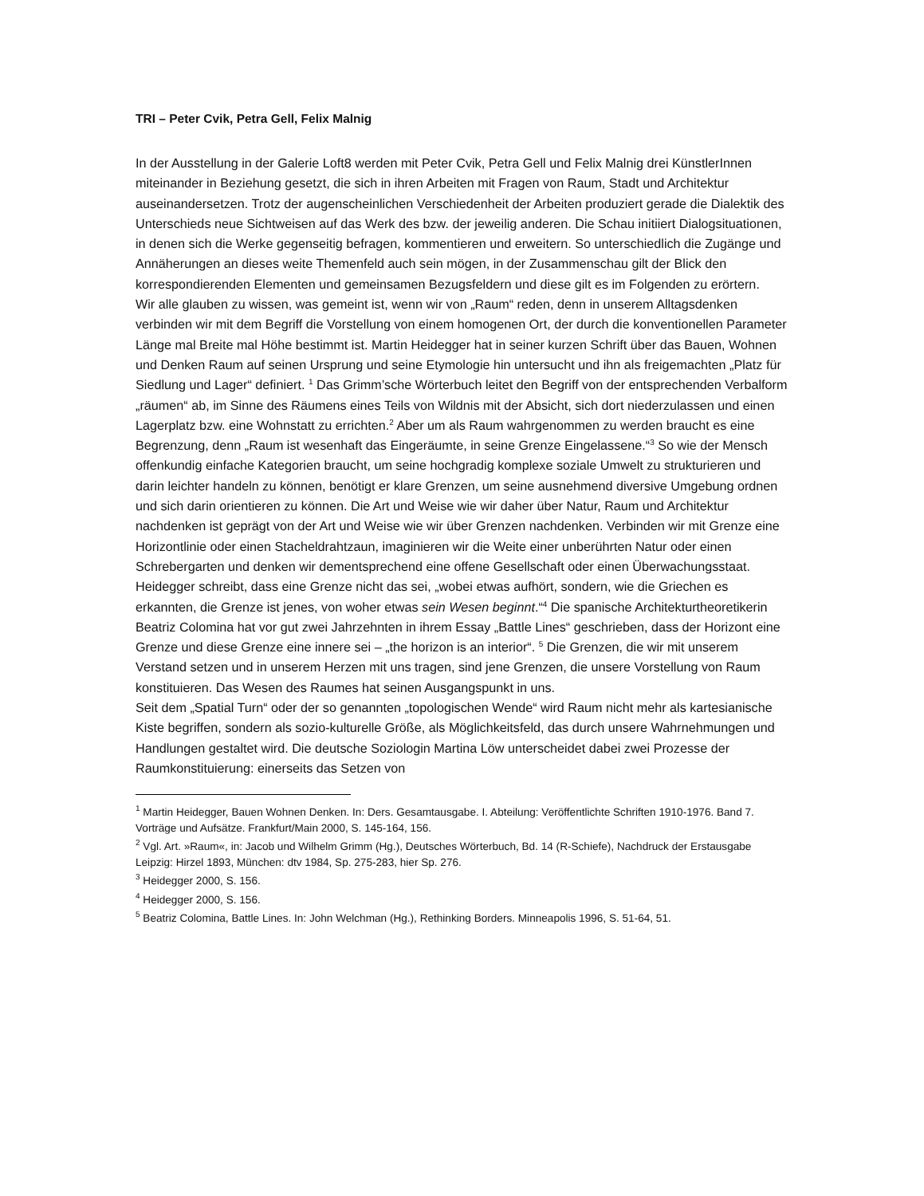TRI – Peter Cvik, Petra Gell, Felix Malnig
In der Ausstellung in der Galerie Loft8 werden mit Peter Cvik, Petra Gell und Felix Malnig drei KünstlerInnen miteinander in Beziehung gesetzt, die sich in ihren Arbeiten mit Fragen von Raum, Stadt und Architektur auseinandersetzen. Trotz der augenscheinlichen Verschiedenheit der Arbeiten produziert gerade die Dialektik des Unterschieds neue Sichtweisen auf das Werk des bzw. der jeweilig anderen. Die Schau initiiert Dialogsituationen, in denen sich die Werke gegenseitig befragen, kommentieren und erweitern. So unterschiedlich die Zugänge und Annäherungen an dieses weite Themenfeld auch sein mögen, in der Zusammenschau gilt der Blick den korrespondierenden Elementen und gemeinsamen Bezugsfeldern und diese gilt es im Folgenden zu erörtern.
Wir alle glauben zu wissen, was gemeint ist, wenn wir von „Raum“ reden, denn in unserem Alltagsdenken verbinden wir mit dem Begriff die Vorstellung von einem homogenen Ort, der durch die konventionellen Parameter Länge mal Breite mal Höhe bestimmt ist. Martin Heidegger hat in seiner kurzen Schrift über das Bauen, Wohnen und Denken Raum auf seinen Ursprung und seine Etymologie hin untersucht und ihn als freigemachten „Platz für Siedlung und Lager“ definiert. <sup>1</sup> Das Grimm’sche Wörterbuch leitet den Begriff von der entsprechenden Verbalform „räumen“ ab, im Sinne des Räumens eines Teils von Wildnis mit der Absicht, sich dort niederzulassen und einen Lagerplatz bzw. eine Wohnstatt zu errichten.<sup>2</sup> Aber um als Raum wahrgenommen zu werden braucht es eine Begrenzung, denn „Raum ist wesenhaft das Eingeräumte, in seine Grenze Eingelassene.“<sup>3</sup> So wie der Mensch offenkundig einfache Kategorien braucht, um seine hochgradig komplexe soziale Umwelt zu strukturieren und darin leichter handeln zu können, benötigt er klare Grenzen, um seine ausnehmend diversive Umgebung ordnen und sich darin orientieren zu können. Die Art und Weise wie wir daher über Natur, Raum und Architektur nachdenken ist geprägt von der Art und Weise wie wir über Grenzen nachdenken. Verbinden wir mit Grenze eine Horizontlinie oder einen Stacheldrahtzaun, imaginieren wir die Weite einer unberührten Natur oder einen Schrebergarten und denken wir dementsprechend eine offene Gesellschaft oder einen Überwachungsstaat. Heidegger schreibt, dass eine Grenze nicht das sei, „wobei etwas aufhört, sondern, wie die Griechen es erkannten, die Grenze ist jenes, von woher etwas sein Wesen beginnt.“<sup>4</sup> Die spanische Architekturtheoretikerin Beatriz Colomina hat vor gut zwei Jahrzehnten in ihrem Essay „Battle Lines“ geschrieben, dass der Horizont eine Grenze und diese Grenze eine innere sei – „the horizon is an interior“. <sup>5</sup> Die Grenzen, die wir mit unserem Verstand setzen und in unserem Herzen mit uns tragen, sind jene Grenzen, die unsere Vorstellung von Raum konstituieren. Das Wesen des Raumes hat seinen Ausgangspunkt in uns.
Seit dem „Spatial Turn“ oder der so genannten „topologischen Wende“ wird Raum nicht mehr als kartesianische Kiste begriffen, sondern als sozio-kulturelle Größe, als Möglichkeitsfeld, das durch unsere Wahrnehmungen und Handlungen gestaltet wird. Die deutsche Soziologin Martina Löw unterscheidet dabei zwei Prozesse der Raumkonstituierung: einerseits das Setzen von
<sup>1</sup> Martin Heidegger, Bauen Wohnen Denken. In: Ders. Gesamtausgabe. I. Abteilung: Veröffentlichte Schriften 1910-1976. Band 7. Vorträge und Aufsätze. Frankfurt/Main 2000, S. 145-164, 156.
<sup>2</sup> Vgl. Art. »Raum«, in: Jacob und Wilhelm Grimm (Hg.), Deutsches Wörterbuch, Bd. 14 (R-Schiefe), Nachdruck der Erstausgabe Leipzig: Hirzel 1893, München: dtv 1984, Sp. 275-283, hier Sp. 276.
<sup>3</sup> Heidegger 2000, S. 156.
<sup>4</sup> Heidegger 2000, S. 156.
<sup>5</sup> Beatriz Colomina, Battle Lines. In: John Welchman (Hg.), Rethinking Borders. Minneapolis 1996, S. 51-64, 51.